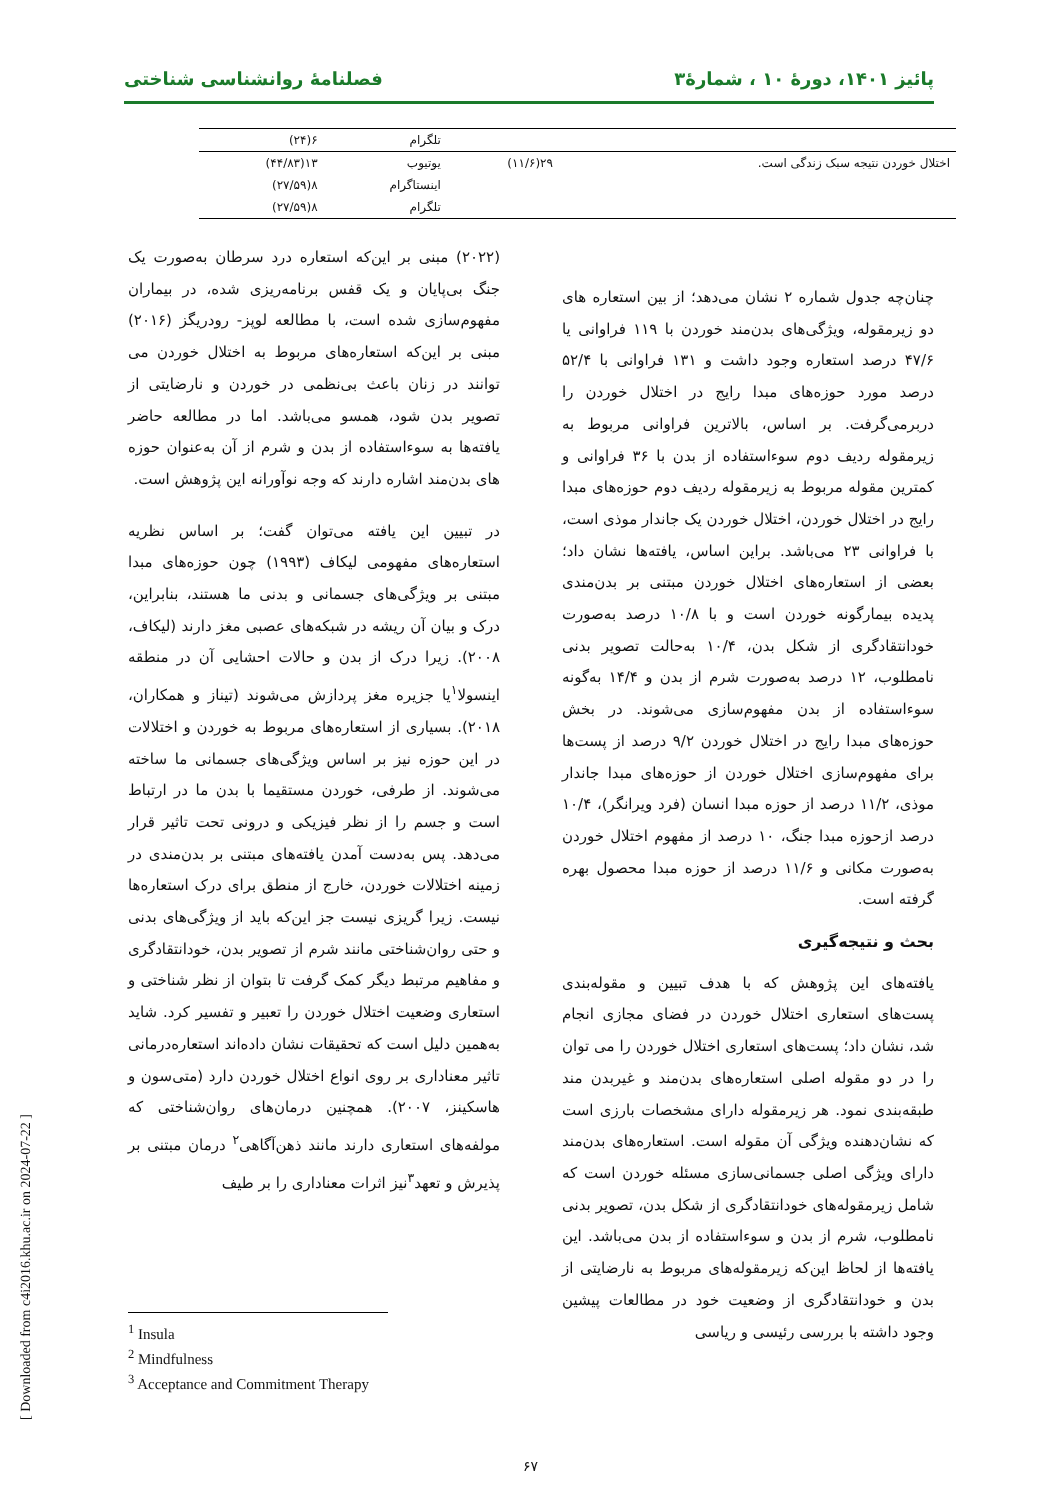پائیز ۱۴۰۱، دورهٔ ۱۰ ، شمارهٔ۳ فصلنامهٔ روانشناسی شناختی
| | | تلگرام | ۶(۲۴) |
| اختلال خوردن نتیجه سبک زندگی است. | ۲۹(۱۱/۶) | یوتیوب | ۱۳(۴۴/۸۳) |
| | | اینستاگرام | ۸(۲۷/۵۹) |
| | | تلگرام | ۸(۲۷/۵۹) |
چنان‌چه جدول شماره ۲ نشان می‌دهد؛ از بین استعاره های دو زیرمقوله، ویژگی‌های بدن‌مند خوردن با ۱۱۹ فراوانی یا ۴۷/۶ درصد استعاره وجود داشت و ۱۳۱ فراوانی با ۵۲/۴ درصد مورد حوزه‌های مبدا رایج در اختلال خوردن را دربرمی‌گرفت. بر اساس، بالاترین فراوانی مربوط به زیرمقوله ردیف دوم سوءاستفاده از بدن با ۳۶ فراوانی و کمترین مقوله مربوط به زیرمقوله ردیف دوم حوزه‌های مبدا رایج در اختلال خوردن، اختلال خوردن یک جاندار موذی است، با فراوانی ۲۳ می‌باشد. براین اساس، یافته‌ها نشان داد؛ بعضی از استعاره‌های اختلال خوردن مبتنی بر بدن‌مندی پدیده بیمارگونه خوردن است و با ۱۰/۸ درصد به‌صورت خودانتقادگری از شکل بدن، ۱۰/۴ به‌حالت تصویر بدنی نامطلوب، ۱۲ درصد به‌صورت شرم از بدن و ۱۴/۴ به‌گونه سوءاستفاده از بدن مفهوم‌سازی می‌شوند. در بخش حوزه‌های مبدا رایج در اختلال خوردن ۹/۲ درصد از پست‌ها برای مفهوم‌سازی اختلال خوردن از حوزه‌های مبدا جاندار موذی، ۱۱/۲ درصد از حوزه مبدا انسان (فرد ویرانگر)، ۱۰/۴ درصد ازحوزه مبدا جنگ، ۱۰ درصد از مفهوم اختلال خوردن به‌صورت مکانی و ۱۱/۶ درصد از حوزه مبدا محصول بهره گرفته است.
بحث و نتیجه‌گیری
یافته‌های این پژوهش که با هدف تبیین و مقوله‌بندی پست‌های استعاری اختلال خوردن در فضای مجازی انجام شد، نشان داد؛ پست‌های استعاری اختلال خوردن را می توان را در دو مقوله اصلی استعاره‌های بدن‌مند و غیربدن مند طبقه‌بندی نمود. هر زیرمقوله دارای مشخصات بارزی است که نشان‌دهنده ویژگی آن مقوله است. استعاره‌های بدن‌مند دارای ویژگی اصلی جسمانی‌سازی مسئله خوردن است که شامل زیرمقوله‌های خودانتقادگری از شکل بدن، تصویر بدنی نامطلوب، شرم از بدن و سوءاستفاده از بدن می‌باشد. این یافته‌ها از لحاظ این‌که زیرمقوله‌های مربوط به نارضایتی از بدن و خودانتقادگری از وضعیت خود در مطالعات پیشین وجود داشته با بررسی رئیسی و ریاسی
(۲۰۲۲) مبنی بر این‌که استعاره درد سرطان به‌صورت یک جنگ بی‌پایان و یک قفس برنامه‌ریزی شده، در بیماران مفهوم‌سازی شده است، با مطالعه لوپز- رودریگز (۲۰۱۶) مبنی بر این‌که استعاره‌های مربوط به اختلال خوردن می توانند در زنان باعث بی‌نظمی در خوردن و نارضایتی از تصویر بدن شود، همسو می‌باشد. اما در مطالعه حاضر یافته‌ها به سوءاستفاده از بدن و شرم از آن به‌عنوان حوزه های بدن‌مند اشاره دارند که وجه نوآورانه این پژوهش است.
در تبیین این یافته می‌توان گفت؛ بر اساس نظریه استعاره‌های مفهومی لیکاف (۱۹۹۳) چون حوزه‌های مبدا مبتنی بر ویژگی‌های جسمانی و بدنی ما هستند، بنابراین، درک و بیان آن ریشه در شبکه‌های عصبی مغز دارند (لیکاف، ۲۰۰۸). زیرا درک از بدن و حالات احشایی آن در منطقه اینسولا<sup>۱</sup>یا جزیره مغز پردازش می‌شوند (تیناز و همکاران، ۲۰۱۸). بسیاری از استعاره‌های مربوط به خوردن و اختلالات در این حوزه نیز بر اساس ویژگی‌های جسمانی ما ساخته می‌شوند. از طرفی، خوردن مستقیما با بدن ما در ارتباط است و جسم را از نظر فیزیکی و درونی تحت تاثیر قرار می‌دهد. پس به‌دست آمدن یافته‌های مبتنی بر بدن‌مندی در زمینه اختلالات خوردن، خارج از منطق برای درک استعاره‌ها نیست. زیرا گریزی نیست جز این‌که باید از ویژگی‌های بدنی و حتی روان‌شناختی مانند شرم از تصویر بدن، خودانتقادگری و مفاهیم مرتبط دیگر کمک گرفت تا بتوان از نظر شناختی و استعاری وضعیت اختلال خوردن را تعبیر و تفسیر کرد. شاید به‌همین دلیل است که تحقیقات نشان داده‌اند استعاره‌درمانی تاثیر معناداری بر روی انواع اختلال خوردن دارد (متی‌سون و هاسکینز، ۲۰۰۷). همچنین درمان‌های روان‌شناختی که مولفه‌های استعاری دارند مانند ذهن‌آگاهی<sup>۲</sup> درمان مبتنی بر پذیرش و تعهد<sup>۳</sup>نیز اثرات معناداری را بر طیف
<sup>1</sup> Insula
<sup>2</sup> Mindfulness
<sup>3</sup> Acceptance and Commitment Therapy
۶۷
[ Downloaded from c4i2016.khu.ac.ir on 2024-07-22 ]